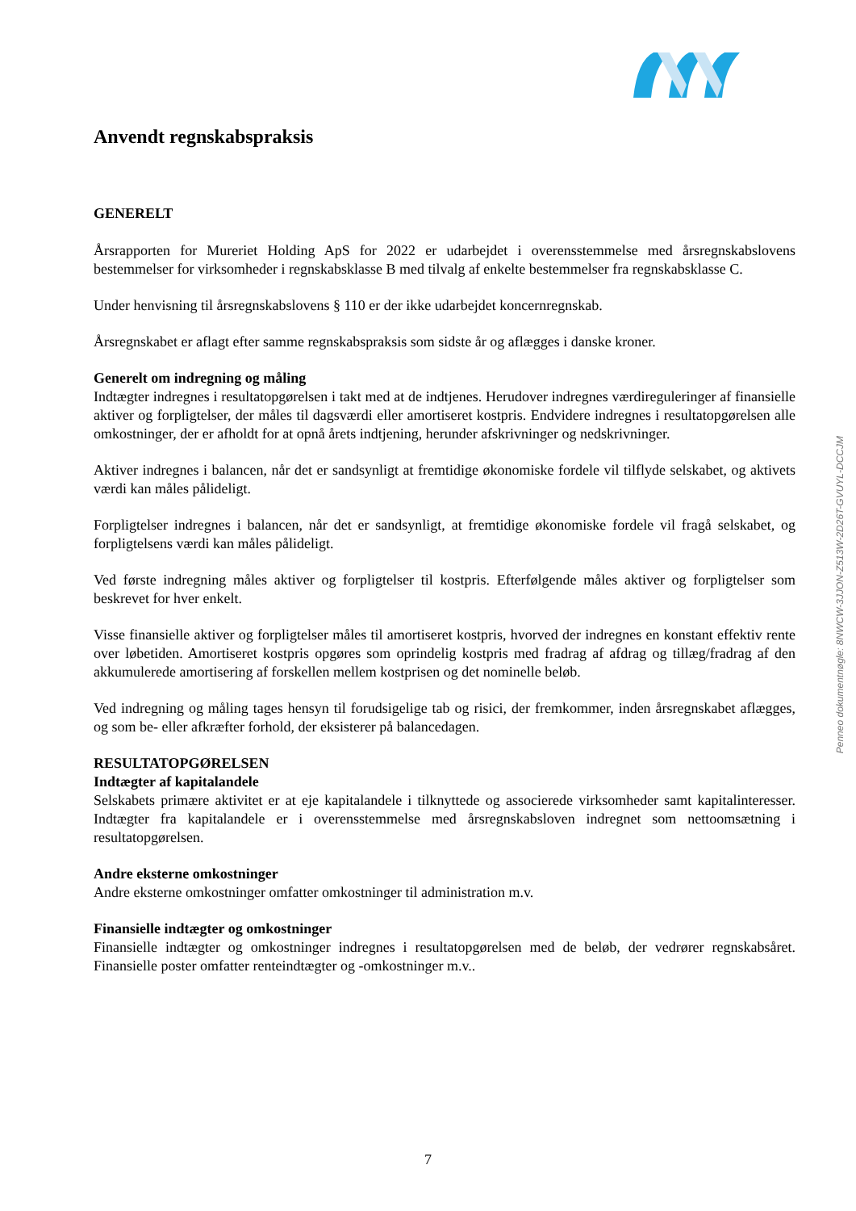Anvendt regnskabspraksis
GENERELT
Årsrapporten for Mureriet Holding ApS for 2022 er udarbejdet i overensstemmelse med årsregnskabslovens bestemmelser for virksomheder i regnskabsklasse B med tilvalg af enkelte bestemmelser fra regnskabsklasse C.
Under henvisning til årsregnskabslovens § 110 er der ikke udarbejdet koncernregnskab.
Årsregnskabet er aflagt efter samme regnskabspraksis som sidste år og aflægges i danske kroner.
Generelt om indregning og måling
Indtægter indregnes i resultatopgørelsen i takt med at de indtjenes. Herudover indregnes værdireguleringer af finansielle aktiver og forpligtelser, der måles til dagsværdi eller amortiseret kostpris. Endvidere indregnes i resultatopgørelsen alle omkostninger, der er afholdt for at opnå årets indtjening, herunder afskrivninger og nedskrivninger.
Aktiver indregnes i balancen, når det er sandsynligt at fremtidige økonomiske fordele vil tilflyde selskabet, og aktivets værdi kan måles pålideligt.
Forpligtelser indregnes i balancen, når det er sandsynligt, at fremtidige økonomiske fordele vil fragå selskabet, og forpligtelsens værdi kan måles pålideligt.
Ved første indregning måles aktiver og forpligtelser til kostpris. Efterfølgende måles aktiver og forpligtelser som beskrevet for hver enkelt.
Visse finansielle aktiver og forpligtelser måles til amortiseret kostpris, hvorved der indregnes en konstant effektiv rente over løbetiden. Amortiseret kostpris opgøres som oprindelig kostpris med fradrag af afdrag og tillæg/fradrag af den akkumulerede amortisering af forskellen mellem kostprisen og det nominelle beløb.
Ved indregning og måling tages hensyn til forudsigelige tab og risici, der fremkommer, inden årsregnskabet aflægges, og som be- eller afkræfter forhold, der eksisterer på balancedagen.
RESULTATOPGØRELSEN
Indtægter af kapitalandele
Selskabets primære aktivitet er at eje kapitalandele i tilknyttede og associerede virksomheder samt kapitalinteresser. Indtægter fra kapitalandele er i overensstemmelse med årsregnskabsloven indregnet som nettoomsætning i resultatopgørelsen.
Andre eksterne omkostninger
Andre eksterne omkostninger omfatter omkostninger til administration m.v.
Finansielle indtægter og omkostninger
Finansielle indtægter og omkostninger indregnes i resultatopgørelsen med de beløb, der vedrører regnskabsåret. Finansielle poster omfatter renteindtægter og -omkostninger m.v..
Penneo dokumentnøgle: 8NWCW-3JJON-Z513W-2D26T-GVUYL-DCCJM
7